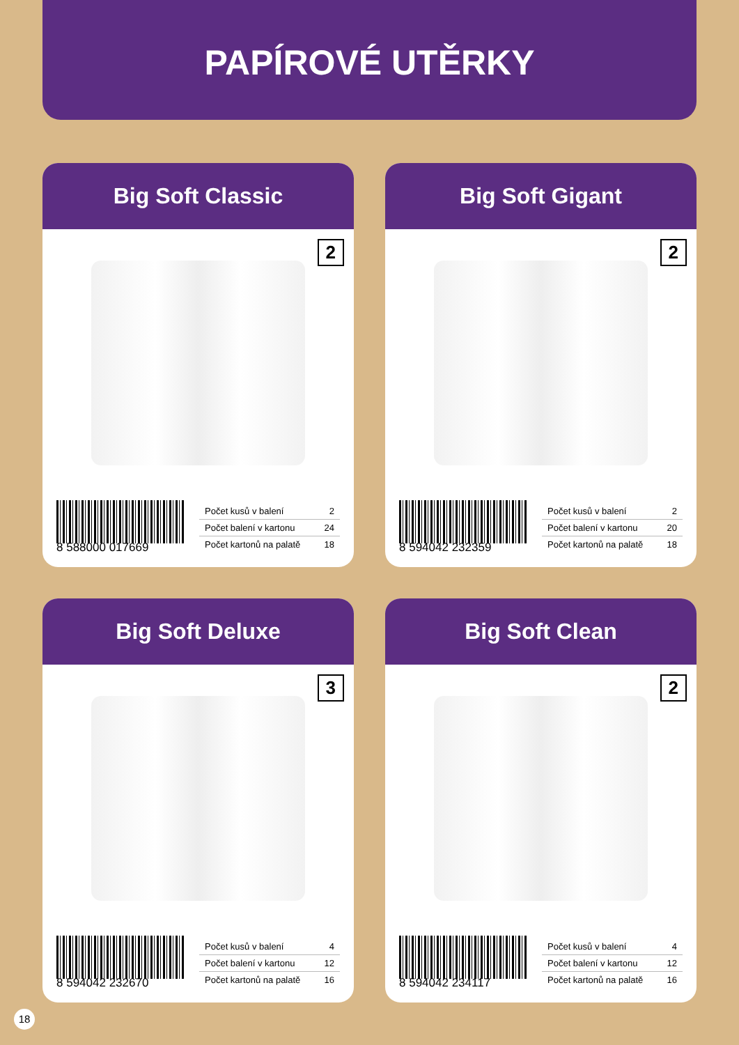PAPÍROVÉ UTĚRKY
Big Soft Classic
2
8 588000 017669
| Počet kusů v balení | 2 |
| Počet balení v kartonu | 24 |
| Počet kartonů na palatě | 18 |
Big Soft Gigant
2
8 594042 232359
| Počet kusů v balení | 2 |
| Počet balení v kartonu | 20 |
| Počet kartonů na palatě | 18 |
Big Soft Deluxe
3
8 594042 232670
| Počet kusů v balení | 4 |
| Počet balení v kartonu | 12 |
| Počet kartonů na palatě | 16 |
Big Soft Clean
2
8 594042 234117
| Počet kusů v balení | 4 |
| Počet balení v kartonu | 12 |
| Počet kartonů na palatě | 16 |
18